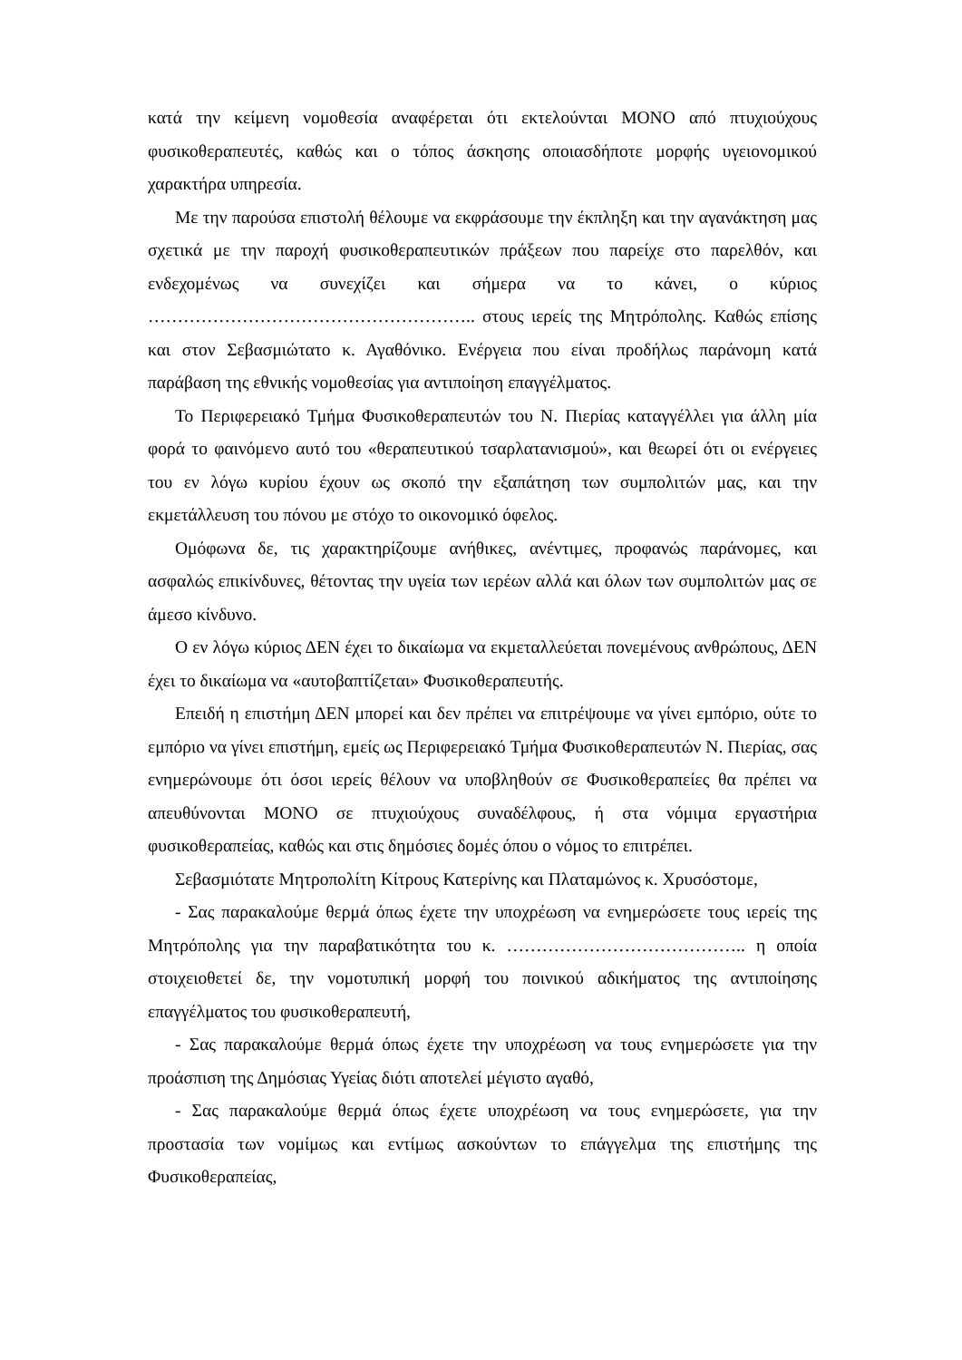κατά την κείμενη νομοθεσία αναφέρεται ότι εκτελούνται ΜΟΝΟ από πτυχιούχους φυσικοθεραπευτές, καθώς και ο τόπος άσκησης οποιασδήποτε μορφής υγειονομικού χαρακτήρα υπηρεσία.
Με την παρούσα επιστολή θέλουμε να εκφράσουμε την έκπληξη και την αγανάκτηση μας σχετικά με την παροχή φυσικοθεραπευτικών πράξεων που παρείχε στο παρελθόν, και ενδεχομένως να συνεχίζει και σήμερα να το κάνει, ο κύριος ……………………………………………….. στους ιερείς της Μητρόπολης. Καθώς επίσης και στον Σεβασμιώτατο κ. Αγαθόνικο. Ενέργεια που είναι προδήλως παράνομη κατά παράβαση της εθνικής νομοθεσίας για αντιποίηση επαγγέλματος.
Το Περιφερειακό Τμήμα Φυσικοθεραπευτών του Ν. Πιερίας καταγγέλλει για άλλη μία φορά το φαινόμενο αυτό του «θεραπευτικού τσαρλατανισμού», και θεωρεί ότι οι ενέργειες του εν λόγω κυρίου έχουν ως σκοπό την εξαπάτηση των συμπολιτών μας, και την εκμετάλλευση του πόνου με στόχο το οικονομικό όφελος.
Ομόφωνα δε, τις χαρακτηρίζουμε ανήθικες, ανέντιμες, προφανώς παράνομες, και ασφαλώς επικίνδυνες, θέτοντας την υγεία των ιερέων αλλά και όλων των συμπολιτών μας σε άμεσο κίνδυνο.
Ο εν λόγω κύριος ΔΕΝ έχει το δικαίωμα να εκμεταλλεύεται πονεμένους ανθρώπους, ΔΕΝ έχει το δικαίωμα να «αυτοβαπτίζεται» Φυσικοθεραπευτής.
Επειδή η επιστήμη ΔΕΝ μπορεί και δεν πρέπει να επιτρέψουμε να γίνει εμπόριο, ούτε το εμπόριο να γίνει επιστήμη, εμείς ως Περιφερειακό Τμήμα Φυσικοθεραπευτών Ν. Πιερίας, σας ενημερώνουμε ότι όσοι ιερείς θέλουν να υποβληθούν σε Φυσικοθεραπείες θα πρέπει να απευθύνονται ΜΟΝΟ σε πτυχιούχους συναδέλφους, ή στα νόμιμα εργαστήρια φυσικοθεραπείας, καθώς και στις δημόσιες δομές όπου ο νόμος το επιτρέπει.
Σεβασμιότατε Μητροπολίτη Κίτρους Κατερίνης και Πλαταμώνος κ. Χρυσόστομε,
- Σας παρακαλούμε θερμά όπως έχετε την υποχρέωση να ενημερώσετε τους ιερείς της Μητρόπολης για την παραβατικότητα του κ. ………………………………….. η οποία στοιχειοθετεί δε, την νομοτυπική μορφή του ποινικού αδικήματος της αντιποίησης επαγγέλματος του φυσικοθεραπευτή,
- Σας παρακαλούμε θερμά όπως έχετε την υποχρέωση να τους ενημερώσετε για την προάσπιση της Δημόσιας Υγείας διότι αποτελεί μέγιστο αγαθό,
- Σας παρακαλούμε θερμά όπως έχετε υποχρέωση να τους ενημερώσετε, για την προστασία των νομίμως και εντίμως ασκούντων το επάγγελμα της επιστήμης της Φυσικοθεραπείας,